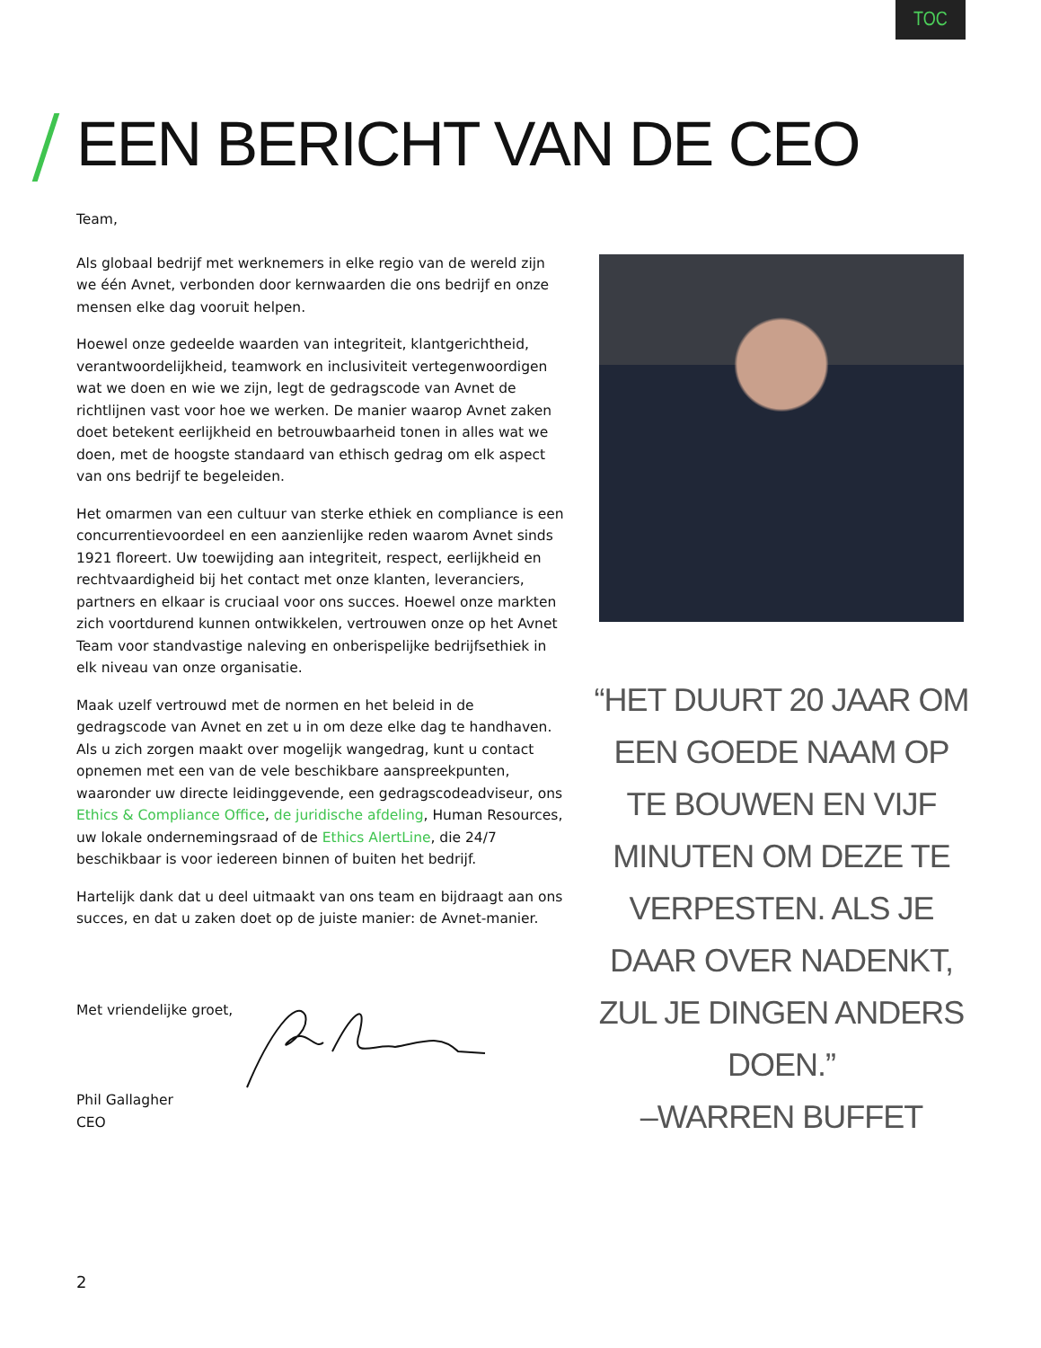TOC
EEN BERICHT VAN DE CEO
Team,
Als globaal bedrijf met werknemers in elke regio van de wereld zijn we één Avnet, verbonden door kernwaarden die ons bedrijf en onze mensen elke dag vooruit helpen.
Hoewel onze gedeelde waarden van integriteit, klantgerichtheid, verantwoordelijkheid, teamwork en inclusiviteit vertegenwoordigen wat we doen en wie we zijn, legt de gedragscode van Avnet de richtlijnen vast voor hoe we werken. De manier waarop Avnet zaken doet betekent eerlijkheid en betrouwbaarheid tonen in alles wat we doen, met de hoogste standaard van ethisch gedrag om elk aspect van ons bedrijf te begeleiden.
Het omarmen van een cultuur van sterke ethiek en compliance is een concurrentievoordeel en een aanzienlijke reden waarom Avnet sinds 1921 floreert. Uw toewijding aan integriteit, respect, eerlijkheid en rechtvaardigheid bij het contact met onze klanten, leveranciers, partners en elkaar is cruciaal voor ons succes. Hoewel onze markten zich voortdurend kunnen ontwikkelen, vertrouwen onze op het Avnet Team voor standvastige naleving en onberispelijke bedrijfsethiek in elk niveau van onze organisatie.
Maak uzelf vertrouwd met de normen en het beleid in de gedragscode van Avnet en zet u in om deze elke dag te handhaven. Als u zich zorgen maakt over mogelijk wangedrag, kunt u contact opnemen met een van de vele beschikbare aanspreekpunten, waaronder uw directe leidinggevende, een gedragscodeadviseur, ons Ethics & Compliance Office, de juridische afdeling, Human Resources, uw lokale ondernemingsraad of de Ethics AlertLine, die 24/7 beschikbaar is voor iedereen binnen of buiten het bedrijf.
Hartelijk dank dat u deel uitmaakt van ons team en bijdraagt aan ons succes, en dat u zaken doet op de juiste manier: de Avnet-manier.
“HET DUURT 20 JAAR OM EEN GOEDE NAAM OP TE BOUWEN EN VIJF MINUTEN OM DEZE TE VERPESTEN. ALS JE DAAR OVER NADENKT, ZUL JE DINGEN ANDERS DOEN.”
–WARREN BUFFET
Met vriendelijke groet,
Phil Gallagher
CEO
2